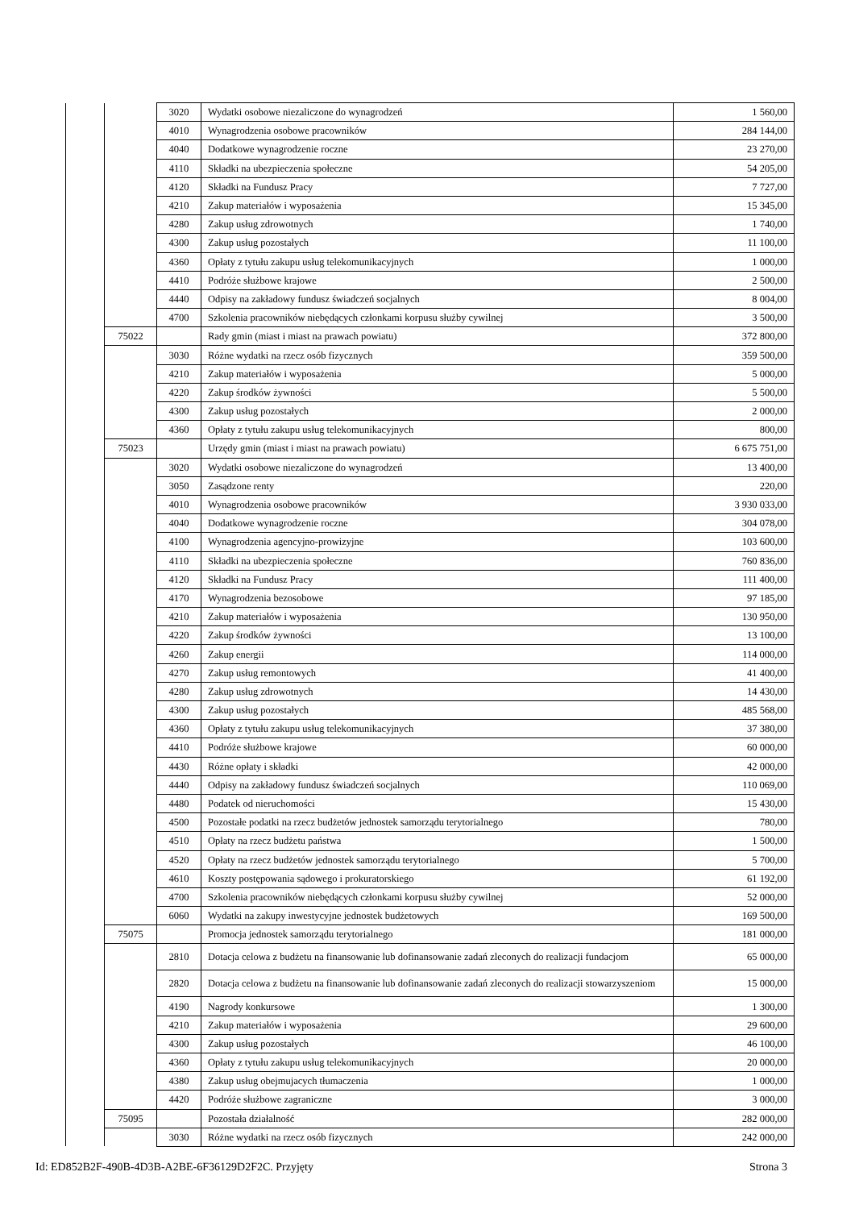| | | 3020 | Wydatki osobowe niezaliczone do wynagrodzeń | 1 560,00 |
| | | 4010 | Wynagrodzenia osobowe pracowników | 284 144,00 |
| | | 4040 | Dodatkowe wynagrodzenie roczne | 23 270,00 |
| | | 4110 | Składki na ubezpieczenia społeczne | 54 205,00 |
| | | 4120 | Składki na Fundusz Pracy | 7 727,00 |
| | | 4210 | Zakup materiałów i wyposażenia | 15 345,00 |
| | | 4280 | Zakup usług zdrowotnych | 1 740,00 |
| | | 4300 | Zakup usług pozostałych | 11 100,00 |
| | | 4360 | Opłaty z tytułu zakupu usług telekomunikacyjnych | 1 000,00 |
| | | 4410 | Podróże służbowe krajowe | 2 500,00 |
| | | 4440 | Odpisy na zakładowy fundusz świadczeń socjalnych | 8 004,00 |
| | | 4700 | Szkolenia pracowników niebędących członkami korpusu służby cywilnej | 3 500,00 |
| | 75022 | | Rady gmin (miast i miast na prawach powiatu) | 372 800,00 |
| | | 3030 | Różne wydatki na rzecz osób fizycznych | 359 500,00 |
| | | 4210 | Zakup materiałów i wyposażenia | 5 000,00 |
| | | 4220 | Zakup środków żywności | 5 500,00 |
| | | 4300 | Zakup usług pozostałych | 2 000,00 |
| | | 4360 | Opłaty z tytułu zakupu usług telekomunikacyjnych | 800,00 |
| | 75023 | | Urzędy gmin (miast i miast na prawach powiatu) | 6 675 751,00 |
| | | 3020 | Wydatki osobowe niezaliczone do wynagrodzeń | 13 400,00 |
| | | 3050 | Zasądzone renty | 220,00 |
| | | 4010 | Wynagrodzenia osobowe pracowników | 3 930 033,00 |
| | | 4040 | Dodatkowe wynagrodzenie roczne | 304 078,00 |
| | | 4100 | Wynagrodzenia agencyjno-prowizyjne | 103 600,00 |
| | | 4110 | Składki na ubezpieczenia społeczne | 760 836,00 |
| | | 4120 | Składki na Fundusz Pracy | 111 400,00 |
| | | 4170 | Wynagrodzenia bezosobowe | 97 185,00 |
| | | 4210 | Zakup materiałów i wyposażenia | 130 950,00 |
| | | 4220 | Zakup środków żywności | 13 100,00 |
| | | 4260 | Zakup energii | 114 000,00 |
| | | 4270 | Zakup usług remontowych | 41 400,00 |
| | | 4280 | Zakup usług zdrowotnych | 14 430,00 |
| | | 4300 | Zakup usług pozostałych | 485 568,00 |
| | | 4360 | Opłaty z tytułu zakupu usług telekomunikacyjnych | 37 380,00 |
| | | 4410 | Podróże służbowe krajowe | 60 000,00 |
| | | 4430 | Różne opłaty i składki | 42 000,00 |
| | | 4440 | Odpisy na zakładowy fundusz świadczeń socjalnych | 110 069,00 |
| | | 4480 | Podatek od nieruchomości | 15 430,00 |
| | | 4500 | Pozostałe podatki na rzecz budżetów jednostek samorządu terytorialnego | 780,00 |
| | | 4510 | Opłaty na rzecz budżetu państwa | 1 500,00 |
| | | 4520 | Opłaty na rzecz budżetów jednostek samorządu terytorialnego | 5 700,00 |
| | | 4610 | Koszty postępowania sądowego i prokuratorskiego | 61 192,00 |
| | | 4700 | Szkolenia pracowników niebędących członkami korpusu służby cywilnej | 52 000,00 |
| | | 6060 | Wydatki na zakupy inwestycyjne jednostek budżetowych | 169 500,00 |
| | 75075 | | Promocja jednostek samorządu terytorialnego | 181 000,00 |
| | | 2810 | Dotacja celowa z budżetu na finansowanie lub dofinansowanie zadań zleconych do realizacji fundacjom | 65 000,00 |
| | | 2820 | Dotacja celowa z budżetu na finansowanie lub dofinansowanie zadań zleconych do realizacji stowarzyszeniom | 15 000,00 |
| | | 4190 | Nagrody konkursowe | 1 300,00 |
| | | 4210 | Zakup materiałów i wyposażenia | 29 600,00 |
| | | 4300 | Zakup usług pozostałych | 46 100,00 |
| | | 4360 | Opłaty z tytułu zakupu usług telekomunikacyjnych | 20 000,00 |
| | | 4380 | Zakup usług obejmujacych tłumaczenia | 1 000,00 |
| | | 4420 | Podróże służbowe zagraniczne | 3 000,00 |
| | 75095 | | Pozostała działalność | 282 000,00 |
| | | 3030 | Różne wydatki na rzecz osób fizycznych | 242 000,00 |
Id: ED852B2F-490B-4D3B-A2BE-6F36129D2F2C. Przyjęty Strona 3